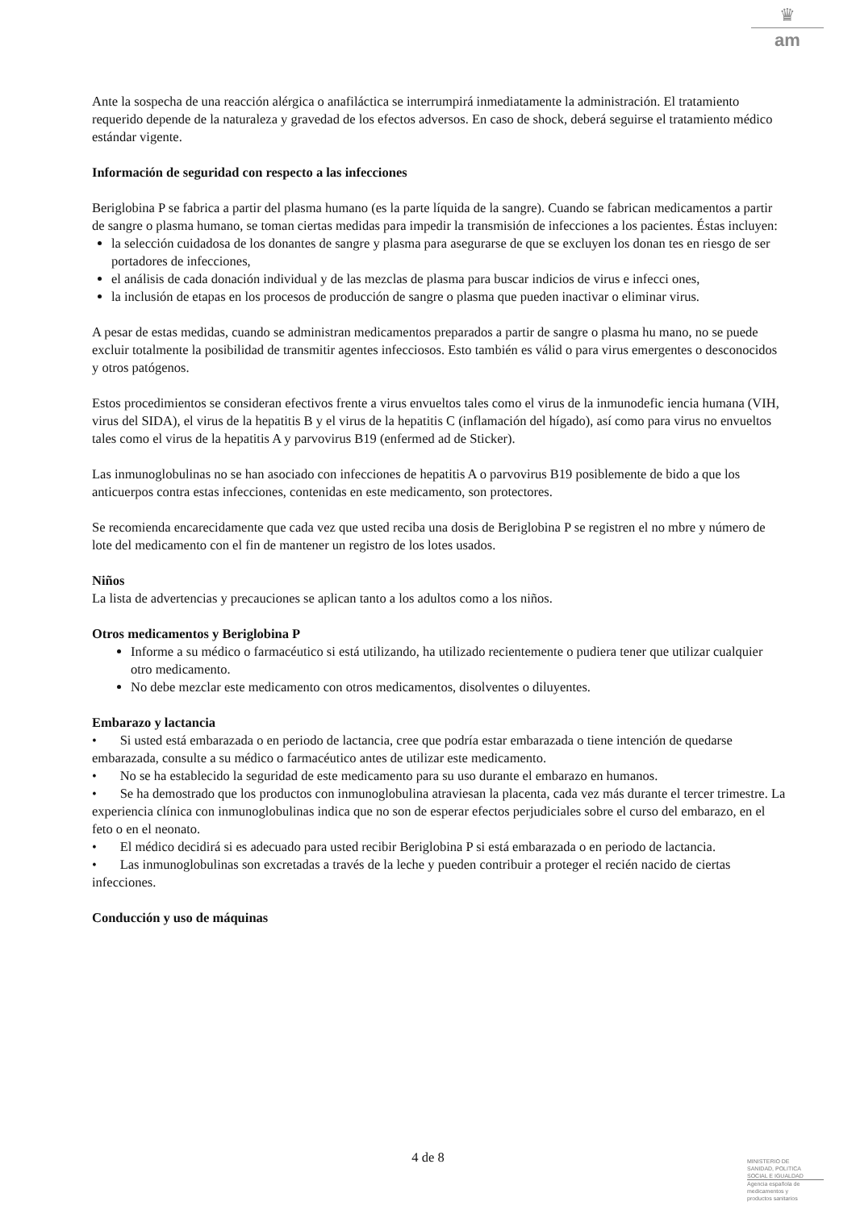♛
am
Ante la sospecha de una reacción alérgica o anafiláctica se interrumpirá inmediatamente la administración. El tratamiento requerido depende de la naturaleza y gravedad de los efectos adversos. En caso de shock, deberá seguirse el tratamiento médico estándar vigente.
Información de seguridad con respecto a las infecciones
Beriglobina P se fabrica a partir del plasma humano (es la parte líquida de la sangre). Cuando se fabrican medicamentos a partir de sangre o plasma humano, se toman ciertas medidas para impedir la transmisión de infecciones a los pacientes. Éstas incluyen:
la selección cuidadosa de los donantes de sangre y plasma para asegurarse de que se excluyen los donan tes en riesgo de ser portadores de infecciones,
el análisis de cada donación individual y de las mezclas de plasma para buscar indicios de virus e infecci ones,
la inclusión de etapas en los procesos de producción de sangre o plasma que pueden inactivar o eliminar virus.
A pesar de estas medidas, cuando se administran medicamentos preparados a partir de sangre o plasma hu mano, no se puede excluir totalmente la posibilidad de transmitir agentes infecciosos. Esto también es válid o para virus emergentes o desconocidos y otros patógenos.
Estos procedimientos se consideran efectivos frente a virus envueltos tales como el virus de la inmunodefic iencia humana (VIH, virus del SIDA), el virus de la hepatitis B y el virus de la hepatitis C (inflamación del hígado), así como para virus no envueltos tales como el virus de la hepatitis A y parvovirus B19 (enfermed ad de Sticker).
Las inmunoglobulinas no se han asociado con infecciones de hepatitis A o parvovirus B19 posiblemente de bido a que los anticuerpos contra estas infecciones, contenidas en este medicamento, son protectores.
Se recomienda encarecidamente que cada vez que usted reciba una dosis de Beriglobina P se registren el no mbre y número de lote del medicamento con el fin de mantener un registro de los lotes usados.
Niños
La lista de advertencias y precauciones se aplican tanto a los adultos como a los niños.
Otros medicamentos y Beriglobina P
Informe a su médico o farmacéutico si está utilizando, ha utilizado recientemente o pudiera tener que utilizar cualquier otro medicamento.
No debe mezclar este medicamento con otros medicamentos, disolventes o diluyentes.
Embarazo y lactancia
• Si usted está embarazada o en periodo de lactancia, cree que podría estar embarazada o tiene intención de quedarse embarazada, consulte a su médico o farmacéutico antes de utilizar este medicamento.
• No se ha establecido la seguridad de este medicamento para su uso durante el embarazo en humanos.
• Se ha demostrado que los productos con inmunoglobulina atraviesan la placenta, cada vez más durante el tercer trimestre. La experiencia clínica con inmunoglobulinas indica que no son de esperar efectos perjudiciales sobre el curso del embarazo, en el feto o en el neonato.
• El médico decidirá si es adecuado para usted recibir Beriglobina P si está embarazada o en periodo de lactancia.
• Las inmunoglobulinas son excretadas a través de la leche y pueden contribuir a proteger el recién nacido de ciertas infecciones.
Conducción y uso de máquinas
4 de 8
MINISTERIO DE
SANIDAD, POLITICA
SOCIAL E IGUALDAD
Agencia española de
medicamentos y
productos sanitarios